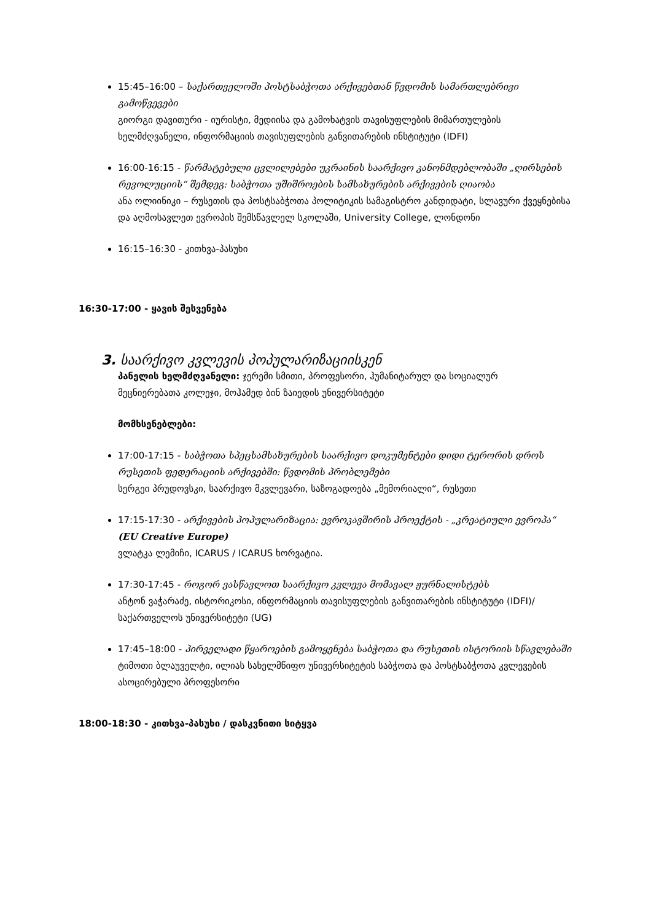15:45–16:00 – საქართველოში პოსტსაბჭოთა არქივებთან წვდომის სამართლებრივი გამოწვევები
გიორგი დავითური - იურისტი, მედიისა და გამოხატვის თავისუფლების მიმართულების ხელმძღვანელი, ინფორმაციის თავისუფლების განვითარების ინსტიტუტი (IDFI)
16:00-16:15 - წარმატებული ცვლილებები უკრაინის საარქივო კანონმდებლობაში „ღირსების რევოლუციის“ შემდეგ: საბჭოთა უშიშროების სამსახურების არქივების ღიაობა
ანა ოლიინიკი – რუსეთის და პოსტსაბჭოთა პოლიტიკის სამაგისტრო კანდიდატი, სლავური ქვეყნებისა და აღმოსავლეთ ევროპის შემსწავლელ სკოლაში, University College, ლონდონი
16:15–16:30 - კითხვა-პასუხი
16:30-17:00 - ყავის შესვენება
3. საარქივო კვლევის პოპულარიზაციისკენ
პანელის ხელმძღვანელი: ჯერემი სმითი, პროფესორი, ჰუმანიტარულ და სოციალურ მეცნიერებათა კოლეჯი, მოჰამედ ბინ ზაიედის უნივერსიტეტი
მომხსენებლები:
17:00-17:15 - საბჭოთა სპეცსამსახურების საარქივო დოკუმენტები დიდი ტერორის დროს რუსეთის ფედერაციის არქივებში: წვდომის პრობლემები
სერგეი პრუდოვსკი, საარქივო მკვლევარი, საზოგადოება „მემორიალი“, რუსეთი
17:15-17:30 - არქივების პოპულარიზაცია: ევროკავშირის პროექტის - „კრეატიული ევროპა“ (EU Creative Europe)
ვლატკა ლემიჩი, ICARUS / ICARUS ხორვატია.
17:30-17:45 - როგორ ვასწავლოთ საარქივო კვლევა მომავალ ჟურნალისტებს
ანტონ ვაჭარაძე, ისტორიკოსი, ინფორმაციის თავისუფლების განვითარების ინსტიტუტი (IDFI)/ საქართველოს უნივერსიტეტი (UG)
17:45–18:00 - პირველადი წყაროების გამოყენება საბჭოთა და რუსეთის ისტორიის სწავლებაში
ტიმოთი ბლაუველტი, ილიას სახელმწიფო უნივერსიტეტის საბჭოთა და პოსტსაბჭოთა კვლევების ასოცირებული პროფესორი
18:00-18:30 - კითხვა-პასუხი / დასკვნითი სიტყვა